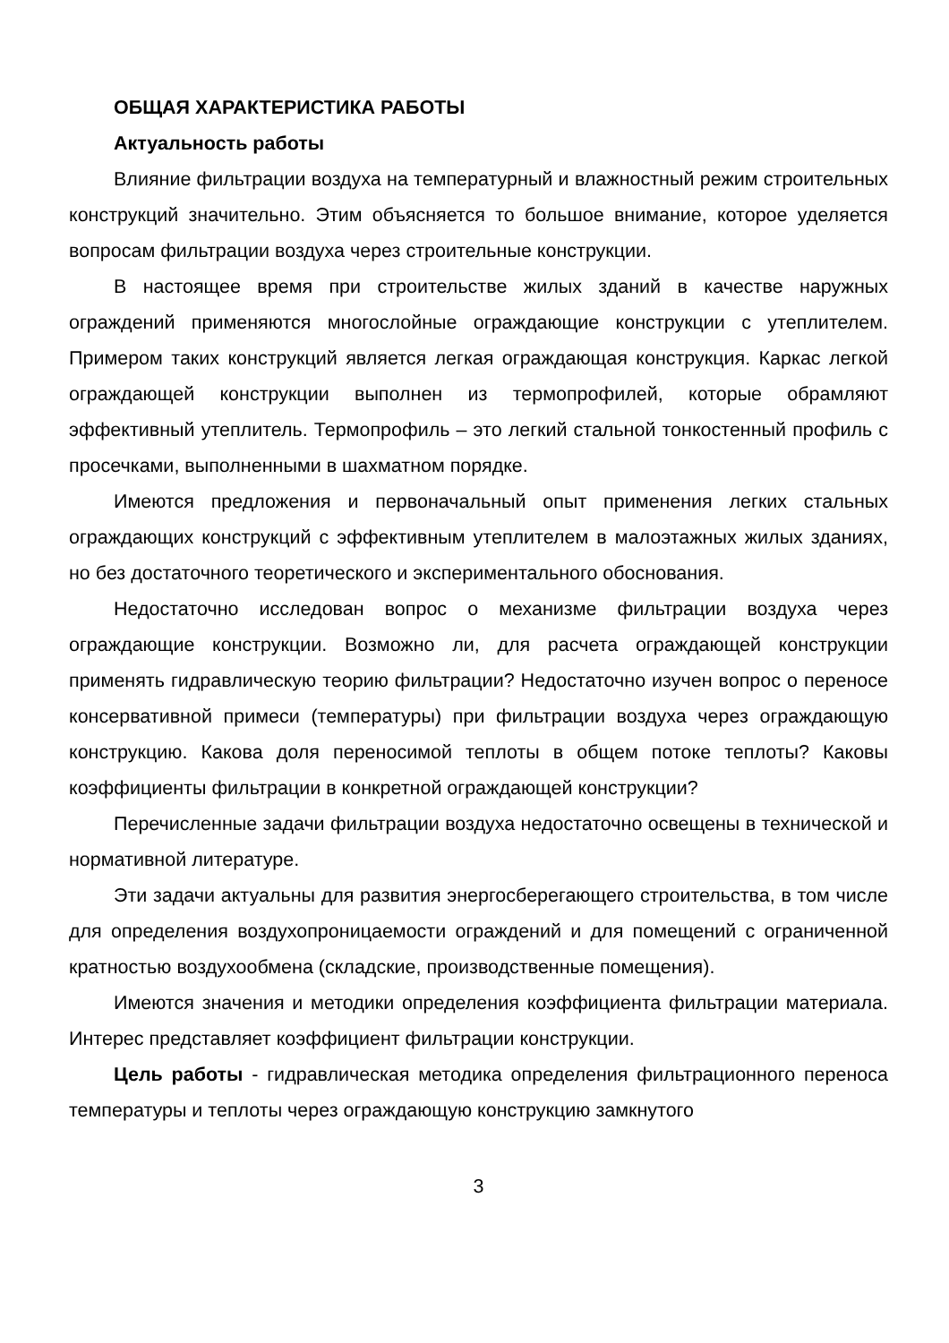ОБЩАЯ ХАРАКТЕРИСТИКА РАБОТЫ
Актуальность работы
Влияние фильтрации воздуха на температурный и влажностный режим строительных конструкций значительно. Этим объясняется то большое внимание, которое уделяется вопросам фильтрации воздуха через строительные конструкции.
В настоящее время при строительстве жилых зданий в качестве наружных ограждений применяются многослойные ограждающие конструкции с утеплителем. Примером таких конструкций является легкая ограждающая конструкция. Каркас легкой ограждающей конструкции выполнен из термопрофилей, которые обрамляют эффективный утеплитель. Термопрофиль – это легкий стальной тонкостенный профиль с просечками, выполненными в шахматном порядке.
Имеются предложения и первоначальный опыт применения легких стальных ограждающих конструкций с эффективным утеплителем в малоэтажных жилых зданиях, но без достаточного теоретического и экспериментального обоснования.
Недостаточно исследован вопрос о механизме фильтрации воздуха через ограждающие конструкции. Возможно ли, для расчета ограждающей конструкции применять гидравлическую теорию фильтрации? Недостаточно изучен вопрос о переносе консервативной примеси (температуры) при фильтрации воздуха через ограждающую конструкцию. Какова доля переносимой теплоты в общем потоке теплоты? Каковы коэффициенты фильтрации в конкретной ограждающей конструкции?
Перечисленные задачи фильтрации воздуха недостаточно освещены в технической и нормативной литературе.
Эти задачи актуальны для развития энергосберегающего строительства, в том числе для определения воздухопроницаемости ограждений и для помещений с ограниченной кратностью воздухообмена (складские, производственные помещения).
Имеются значения и методики определения коэффициента фильтрации материала. Интерес представляет коэффициент фильтрации конструкции.
Цель работы - гидравлическая методика определения фильтрационного переноса температуры и теплоты через ограждающую конструкцию замкнутого
3